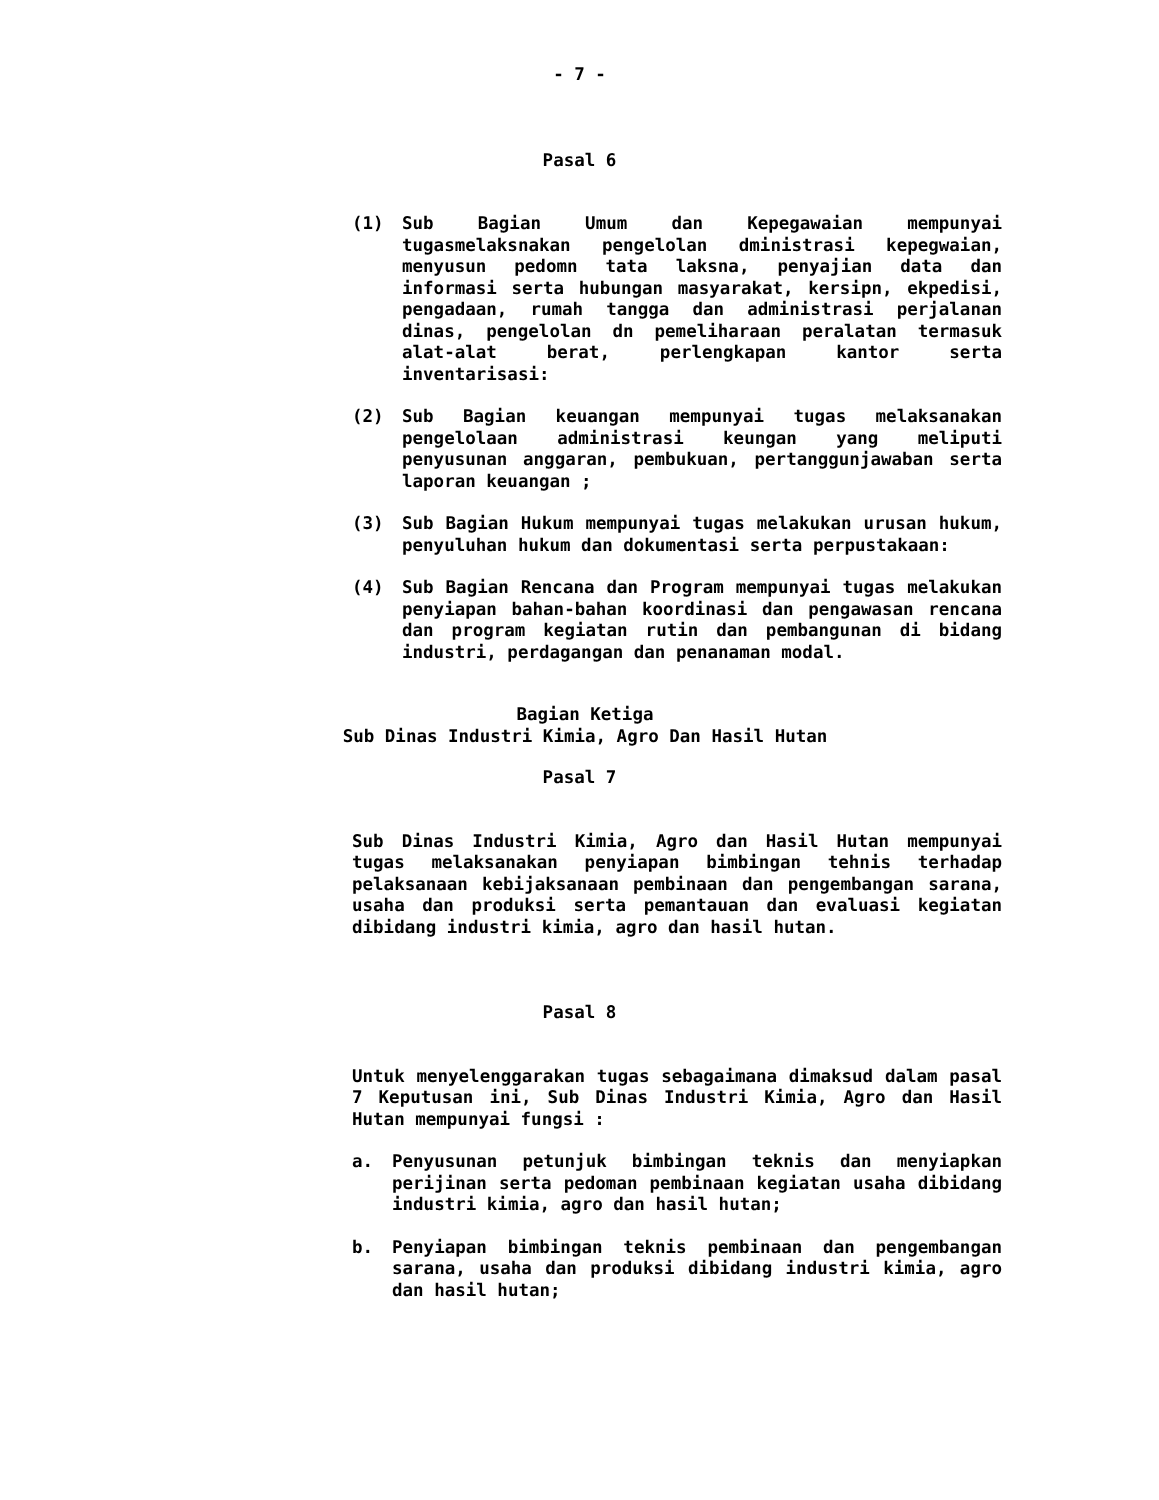- 7 -
Pasal 6
(1) Sub Bagian Umum dan Kepegawaian mempunyai tugasmelaksnakan pengelolan dministrasi kepegwaian, menyusun pedomn tata laksna, penyajian data dan informasi serta hubungan masyarakat, kersipn, ekpedisi, pengadaan, rumah tangga dan administrasi perjalanan dinas, pengelolan dn pemeliharaan peralatan termasuk alat-alat berat, perlengkapan kantor serta inventarisasi:
(2) Sub Bagian keuangan mempunyai tugas melaksanakan pengelolaan administrasi keungan yang meliputi penyusunan anggaran, pembukuan, pertanggunjawaban serta laporan keuangan ;
(3) Sub Bagian Hukum mempunyai tugas melakukan urusan hukum, penyuluhan hukum dan dokumentasi serta perpustakaan:
(4) Sub Bagian Rencana dan Program mempunyai tugas melakukan penyiapan bahan-bahan koordinasi dan pengawasan rencana dan program kegiatan rutin dan pembangunan di bidang industri, perdagangan dan penanaman modal.
Bagian Ketiga
Sub Dinas Industri Kimia, Agro Dan Hasil Hutan
Pasal 7
Sub Dinas Industri Kimia, Agro dan Hasil Hutan mempunyai tugas melaksanakan penyiapan bimbingan tehnis terhadap pelaksanaan kebijaksanaan pembinaan dan pengembangan sarana, usaha dan produksi serta pemantauan dan evaluasi kegiatan dibidang industri kimia, agro dan hasil hutan.
Pasal 8
Untuk menyelenggarakan tugas sebagaimana dimaksud dalam pasal 7 Keputusan ini, Sub Dinas Industri Kimia, Agro dan Hasil Hutan mempunyai fungsi :
a. Penyusunan petunjuk bimbingan teknis dan menyiapkan perijinan serta pedoman pembinaan kegiatan usaha dibidang industri kimia, agro dan hasil hutan;
b. Penyiapan bimbingan teknis pembinaan dan pengembangan sarana, usaha dan produksi dibidang industri kimia, agro dan hasil hutan;